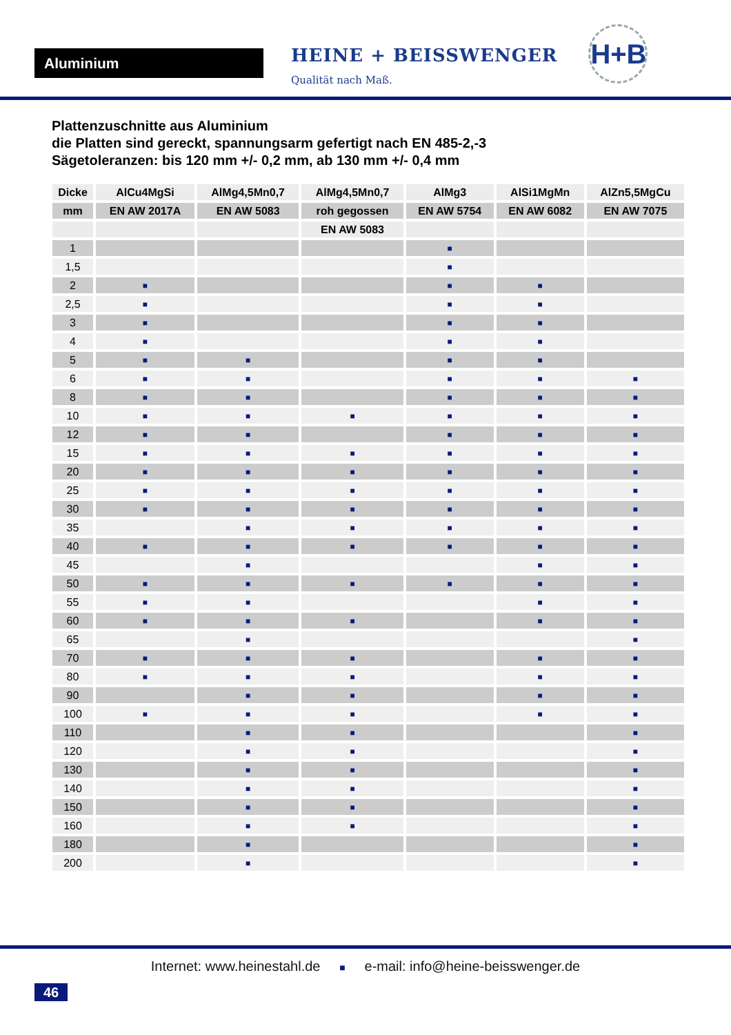Aluminium
HEINE + BEISSWENGER
Qualität nach Maß.
H+B
Plattenzuschnitte aus Aluminium
die Platten sind gereckt, spannungsarm gefertigt nach EN 485-2,-3
Sägetoleranzen: bis 120 mm +/- 0,2 mm, ab 130 mm +/- 0,4 mm
| Dicke | AlCu4MgSi | AlMg4,5Mn0,7 | AlMg4,5Mn0,7 | AlMg3 | AlSi1MgMn | AlZn5,5MgCu |
| --- | --- | --- | --- | --- | --- | --- |
| mm | EN AW 2017A | EN AW 5083 | roh gegossen | EN AW 5754 | EN AW 6082 | EN AW 7075 |
| | | | EN AW 5083 | | | |
| 1 | | | | ■ | | |
| 1,5 | | | | ■ | | |
| 2 | ■ | | | ■ | ■ | |
| 2,5 | ■ | | | ■ | ■ | |
| 3 | ■ | | | ■ | ■ | |
| 4 | ■ | | | ■ | ■ | |
| 5 | ■ | ■ | | ■ | ■ | |
| 6 | ■ | ■ | | ■ | ■ | ■ |
| 8 | ■ | ■ | | ■ | ■ | ■ |
| 10 | ■ | ■ | ■ | ■ | ■ | ■ |
| 12 | ■ | ■ | | ■ | ■ | ■ |
| 15 | ■ | ■ | ■ | ■ | ■ | ■ |
| 20 | ■ | ■ | ■ | ■ | ■ | ■ |
| 25 | ■ | ■ | ■ | ■ | ■ | ■ |
| 30 | ■ | ■ | ■ | ■ | ■ | ■ |
| 35 | | ■ | ■ | ■ | ■ | ■ |
| 40 | ■ | ■ | ■ | ■ | ■ | ■ |
| 45 | | ■ | | | ■ | ■ |
| 50 | ■ | ■ | ■ | ■ | ■ | ■ |
| 55 | ■ | ■ | | | ■ | ■ |
| 60 | ■ | ■ | ■ | | ■ | ■ |
| 65 | | ■ | | | | ■ |
| 70 | ■ | ■ | ■ | | ■ | ■ |
| 80 | ■ | ■ | ■ | | ■ | ■ |
| 90 | | ■ | ■ | | ■ | ■ |
| 100 | ■ | ■ | ■ | | ■ | ■ |
| 110 | | ■ | ■ | | | ■ |
| 120 | | ■ | ■ | | | ■ |
| 130 | | ■ | ■ | | | ■ |
| 140 | | ■ | ■ | | | ■ |
| 150 | | ■ | ■ | | | ■ |
| 160 | | ■ | ■ | | | ■ |
| 180 | | ■ | | | | ■ |
| 200 | | ■ | | | | ■ |
Internet: www.heinestahl.de ■ e-mail: info@heine-beisswenger.de
46